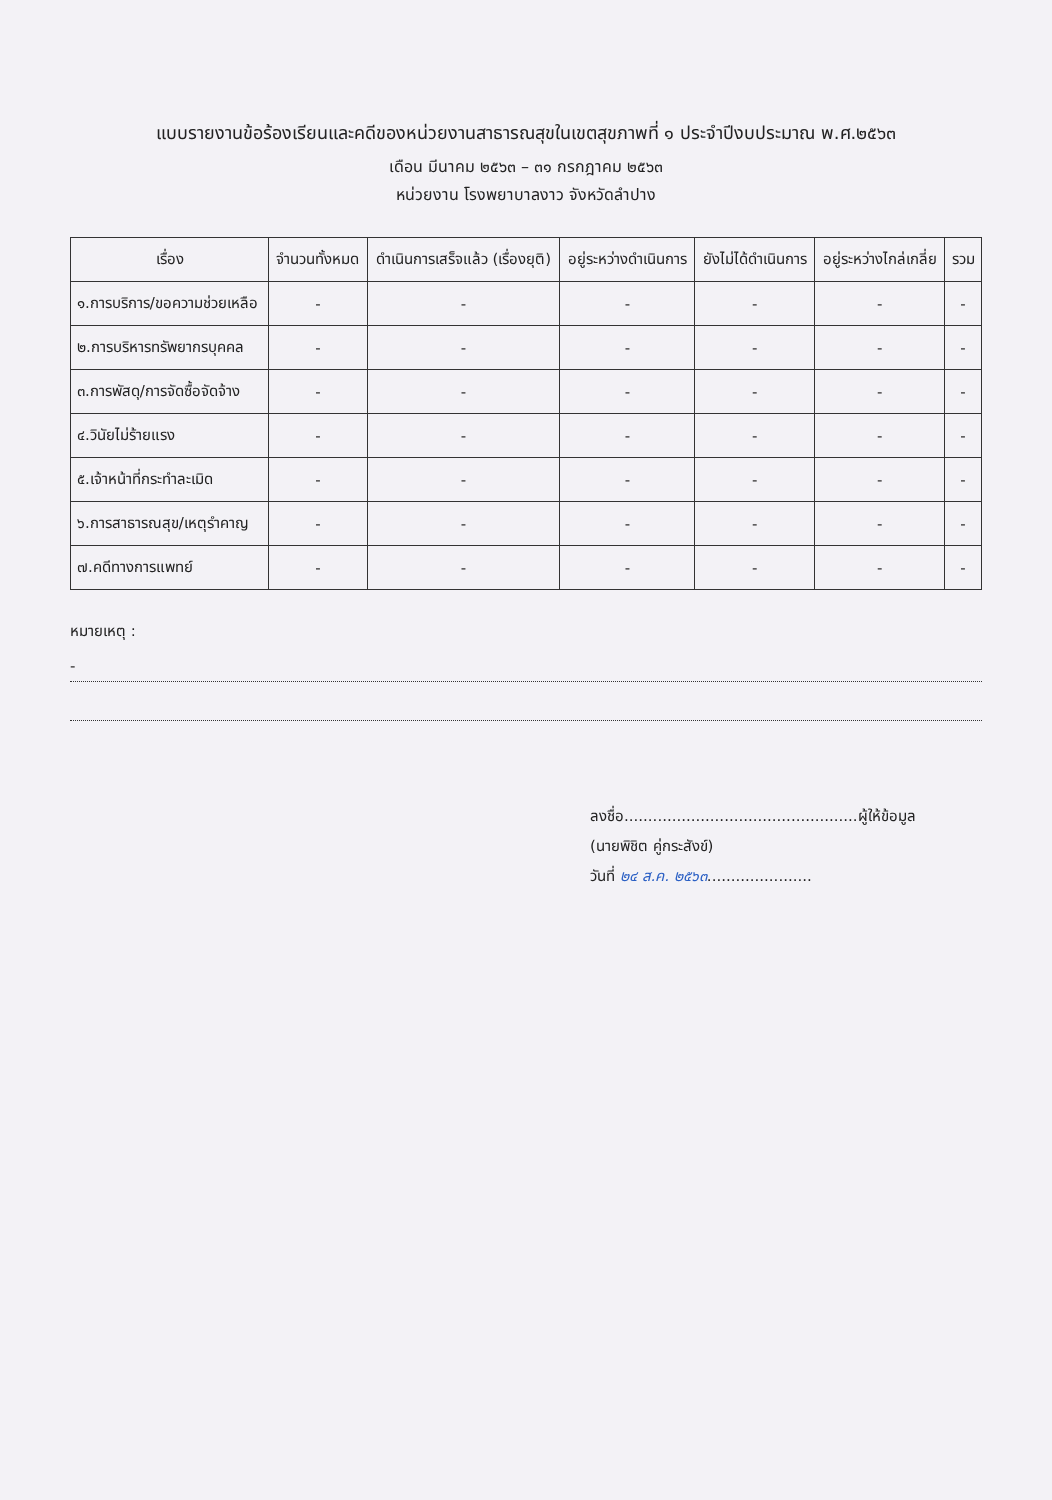แบบรายงานข้อร้องเรียนและคดีของหน่วยงานสาธารณสุขในเขตสุขภาพที่ ๑ ประจำปีงบประมาณ พ.ศ.๒๕๖๓
เดือน มีนาคม ๒๕๖๓ – ๓๑ กรกฎาคม ๒๕๖๓
หน่วยงาน โรงพยาบาลงาว จังหวัดลำปาง
| เรื่อง | จำนวนทั้งหมด | ดำเนินการเสร็จแล้ว (เรื่องยุติ) | อยู่ระหว่างดำเนินการ | ยังไม่ได้ดำเนินการ | อยู่ระหว่างไกล่เกลี่ย | รวม |
| --- | --- | --- | --- | --- | --- | --- |
| ๑.การบริการ/ขอความช่วยเหลือ | - | - | - | - | - | - |
| ๒.การบริหารทรัพยากรบุคคล | - | - | - | - | - | - |
| ๓.การพัสดุ/การจัดซื้อจัดจ้าง | - | - | - | - | - | - |
| ๔.วินัยไม่ร้ายแรง | - | - | - | - | - | - |
| ๕.เจ้าหน้าที่กระทำละเมิด | - | - | - | - | - | - |
| ๖.การสาธารณสุข/เหตุรำคาญ | - | - | - | - | - | - |
| ๗.คดีทางการแพทย์ | - | - | - | - | - | - |
หมายเหตุ :
-
ลงชื่อ.................................................ผู้ให้ข้อมูล
(นายพิชิต คู่กระสังข์)
วันที่ ๒๔ ส.ค. ๒๕๖๓......................